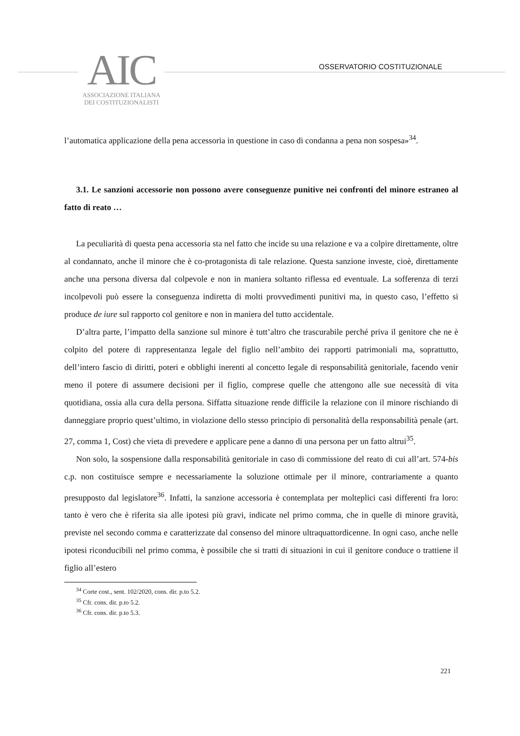AIC
ASSOCIAZIONE ITALIANA
DEI COSTITUZIONALISTI
OSSERVATORIO COSTITUZIONALE
l’automatica applicazione della pena accessoria in questione in caso di condanna a pena non sospesa»<sup>34</sup>.
3.1. Le sanzioni accessorie non possono avere conseguenze punitive nei confronti del minore estraneo al fatto di reato …
La peculiarità di questa pena accessoria sta nel fatto che incide su una relazione e va a colpire direttamente, oltre al condannato, anche il minore che è co-protagonista di tale relazione. Questa sanzione investe, cioè, direttamente anche una persona diversa dal colpevole e non in maniera soltanto riflessa ed eventuale. La sofferenza di terzi incolpevoli può essere la conseguenza indiretta di molti provvedimenti punitivi ma, in questo caso, l’effetto si produce de iure sul rapporto col genitore e non in maniera del tutto accidentale.
D’altra parte, l’impatto della sanzione sul minore è tutt’altro che trascurabile perché priva il genitore che ne è colpito del potere di rappresentanza legale del figlio nell’ambito dei rapporti patrimoniali ma, soprattutto, dell’intero fascio di diritti, poteri e obblighi inerenti al concetto legale di responsabilità genitoriale, facendo venir meno il potere di assumere decisioni per il figlio, comprese quelle che attengono alle sue necessità di vita quotidiana, ossia alla cura della persona. Siffatta situazione rende difficile la relazione con il minore rischiando di danneggiare proprio quest’ultimo, in violazione dello stesso principio di personalità della responsabilità penale (art. 27, comma 1, Cost) che vieta di prevedere e applicare pene a danno di una persona per un fatto altrui<sup>35</sup>.
Non solo, la sospensione dalla responsabilità genitoriale in caso di commissione del reato di cui all’art. 574-bis c.p. non costituisce sempre e necessariamente la soluzione ottimale per il minore, contrariamente a quanto presupposto dal legislatore<sup>36</sup>. Infatti, la sanzione accessoria è contemplata per molteplici casi differenti fra loro: tanto è vero che è riferita sia alle ipotesi più gravi, indicate nel primo comma, che in quelle di minore gravità, previste nel secondo comma e caratterizzate dal consenso del minore ultraquattordicenne. In ogni caso, anche nelle ipotesi riconducibili nel primo comma, è possibile che si tratti di situazioni in cui il genitore conduce o trattiene il figlio all’estero
<sup>34</sup> Corte cost., sent. 102/2020, cons. dir. p.to 5.2.
<sup>35</sup> Cfr. cons. dir. p.to 5.2.
<sup>36</sup> Cfr. cons. dir. p.to 5.3.
221